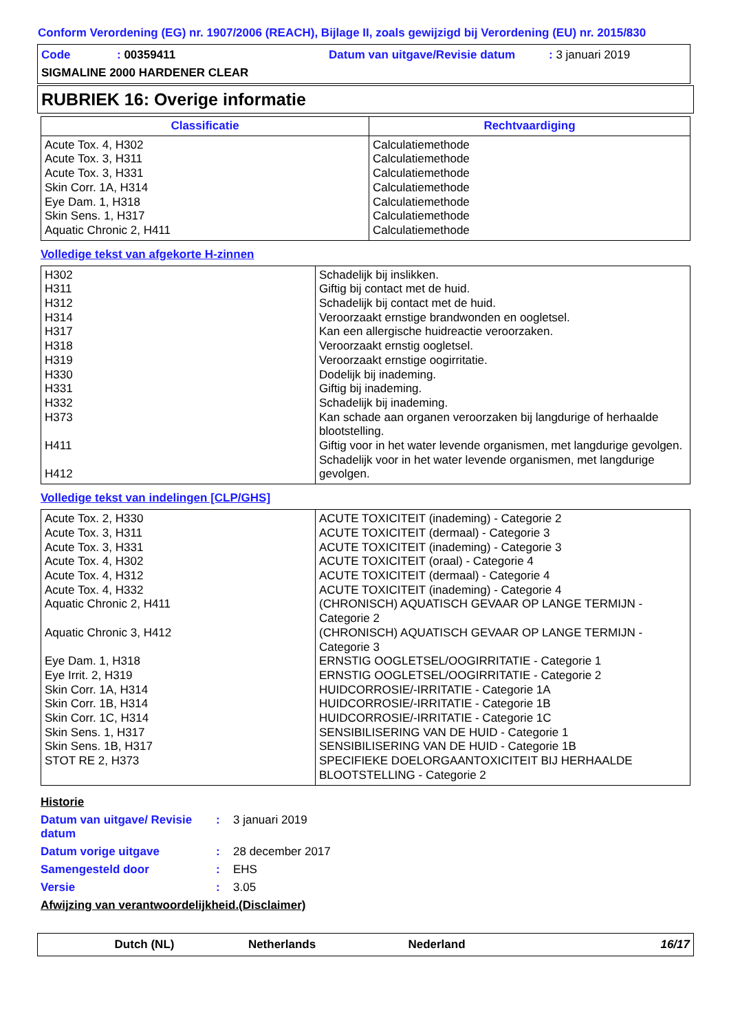Conform Verordening (EG) nr. 1907/2006 (REACH), Bijlage II, zoals gewijzigd bij Verordening (EU) nr. 2015/830
Code: 00359411 Datum van uitgave/Revisie datum: 3 januari 2019
SIGMALINE 2000 HARDENER CLEAR
RUBRIEK 16: Overige informatie
| Classificatie | Rechtvaardiging |
| --- | --- |
| Acute Tox. 4, H302 Acute Tox. 3, H311 Acute Tox. 3, H331 Skin Corr. 1A, H314 Eye Dam. 1, H318 Skin Sens. 1, H317 Aquatic Chronic 2, H411 | Calculatiemethode Calculatiemethode Calculatiemethode Calculatiemethode Calculatiemethode Calculatiemethode Calculatiemethode |
Volledige tekst van afgekorte H-zinnen
| H302 H311 H312 H314 H317 H318 H319 H330 H331 H332 H373 H411 H412 | Schadelijk bij inslikken. Giftig bij contact met de huid. Schadelijk bij contact met de huid. Veroorzaakt ernstige brandwonden en oogletsel. Kan een allergische huidreactie veroorzaken. Veroorzaakt ernstig oogletsel. Veroorzaakt ernstige oogirritatie. Dodelijk bij inademing. Giftig bij inademing. Schadelijk bij inademing. Kan schade aan organen veroorzaken bij langdurige of herhaalde blootstelling. Giftig voor in het water levende organismen, met langdurige gevolgen. Schadelijk voor in het water levende organismen, met langdurige gevolgen. |
Volledige tekst van indelingen [CLP/GHS]
| Acute Tox. 2, H330 Acute Tox. 3, H311 Acute Tox. 3, H331 Acute Tox. 4, H302 Acute Tox. 4, H312 Acute Tox. 4, H332 Aquatic Chronic 2, H411 Aquatic Chronic 3, H412 Eye Dam. 1, H318 Eye Irrit. 2, H319 Skin Corr. 1A, H314 Skin Corr. 1B, H314 Skin Corr. 1C, H314 Skin Sens. 1, H317 Skin Sens. 1B, H317 STOT RE 2, H373 | ACUTE TOXICITEIT (inademing) - Categorie 2 ACUTE TOXICITEIT (dermaal) - Categorie 3 ACUTE TOXICITEIT (inademing) - Categorie 3 ACUTE TOXICITEIT (oraal) - Categorie 4 ACUTE TOXICITEIT (dermaal) - Categorie 4 ACUTE TOXICITEIT (inademing) - Categorie 4 (CHRONISCH) AQUATISCH GEVAAR OP LANGE TERMIJN - Categorie 2 (CHRONISCH) AQUATISCH GEVAAR OP LANGE TERMIJN - Categorie 3 ERNSTIG OOGLETSEL/OOGIRRITATIE - Categorie 1 ERNSTIG OOGLETSEL/OOGIRRITATIE - Categorie 2 HUIDCORROSIE/-IRRITATIE - Categorie 1A HUIDCORROSIE/-IRRITATIE - Categorie 1B HUIDCORROSIE/-IRRITATIE - Categorie 1C SENSIBILISERING VAN DE HUID - Categorie 1 SENSIBILISERING VAN DE HUID - Categorie 1B SPECIFIEKE DOELORGAANTOXICITEIT BIJ HERHAALDE BLOOTSTELLING - Categorie 2 |
Historie
Datum van uitgave/ Revisie datum: 3 januari 2019
Datum vorige uitgave: 28 december 2017
Samengesteld door: EHS
Versie: 3.05
Afwijzing van verantwoordelijkheid.(Disclaimer)
Dutch (NL) Netherlands Nederland 16/17